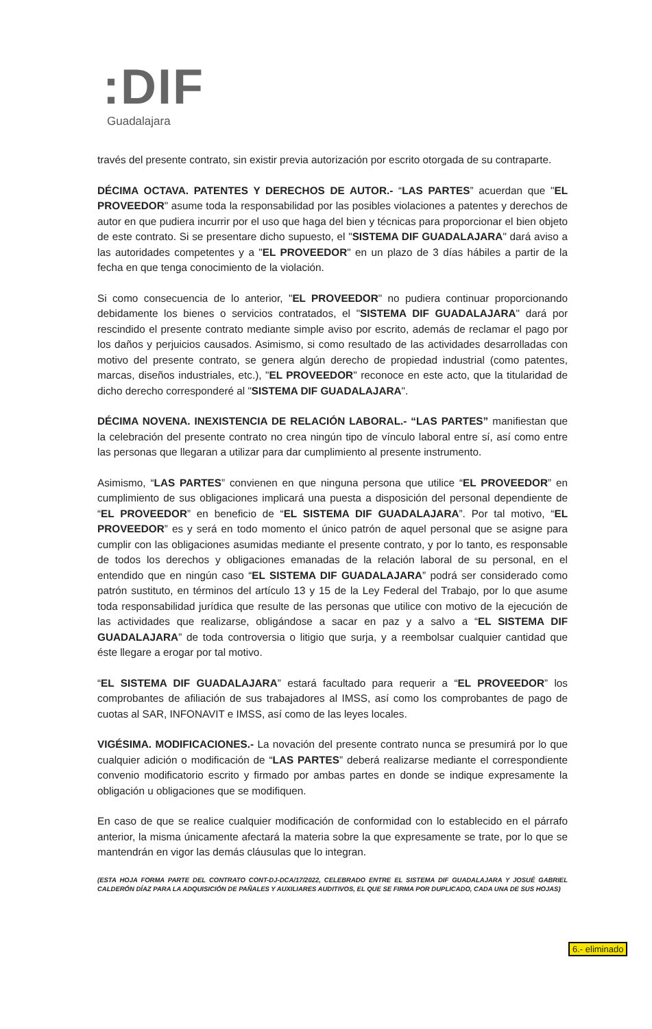:DIF
Guadalajara
través del presente contrato, sin existir previa autorización por escrito otorgada de su contraparte.
DÉCIMA OCTAVA. PATENTES Y DERECHOS DE AUTOR.- “LAS PARTES” acuerdan que "EL PROVEEDOR" asume toda la responsabilidad por las posibles violaciones a patentes y derechos de autor en que pudiera incurrir por el uso que haga del bien y técnicas para proporcionar el bien objeto de este contrato. Si se presentare dicho supuesto, el "SISTEMA DIF GUADALAJARA" dará aviso a las autoridades competentes y a "EL PROVEEDOR" en un plazo de 3 días hábiles a partir de la fecha en que tenga conocimiento de la violación.
Si como consecuencia de lo anterior, "EL PROVEEDOR" no pudiera continuar proporcionando debidamente los bienes o servicios contratados, el "SISTEMA DIF GUADALAJARA" dará por rescindido el presente contrato mediante simple aviso por escrito, además de reclamar el pago por los daños y perjuicios causados. Asimismo, si como resultado de las actividades desarrolladas con motivo del presente contrato, se genera algún derecho de propiedad industrial (como patentes, marcas, diseños industriales, etc.), "EL PROVEEDOR" reconoce en este acto, que la titularidad de dicho derecho corresponderé al "SISTEMA DIF GUADALAJARA".
DÉCIMA NOVENA. INEXISTENCIA DE RELACIÓN LABORAL.- “LAS PARTES” manifiestan que la celebración del presente contrato no crea ningún tipo de vínculo laboral entre sí, así como entre las personas que llegaran a utilizar para dar cumplimiento al presente instrumento.
Asimismo, “LAS PARTES” convienen en que ninguna persona que utilice “EL PROVEEDOR” en cumplimiento de sus obligaciones implicará una puesta a disposición del personal dependiente de “EL PROVEEDOR” en beneficio de “EL SISTEMA DIF GUADALAJARA”. Por tal motivo, “EL PROVEEDOR” es y será en todo momento el único patrón de aquel personal que se asigne para cumplir con las obligaciones asumidas mediante el presente contrato, y por lo tanto, es responsable de todos los derechos y obligaciones emanadas de la relación laboral de su personal, en el entendido que en ningún caso “EL SISTEMA DIF GUADALAJARA” podrá ser considerado como patrón sustituto, en términos del artículo 13 y 15 de la Ley Federal del Trabajo, por lo que asume toda responsabilidad jurídica que resulte de las personas que utilice con motivo de la ejecución de las actividades que realizarse, obligándose a sacar en paz y a salvo a “EL SISTEMA DIF GUADALAJARA” de toda controversia o litigio que surja, y a reembolsar cualquier cantidad que éste llegare a erogar por tal motivo.
“EL SISTEMA DIF GUADALAJARA” estará facultado para requerir a “EL PROVEEDOR” los comprobantes de afiliación de sus trabajadores al IMSS, así como los comprobantes de pago de cuotas al SAR, INFONAVIT e IMSS, así como de las leyes locales.
VIGÉSIMA. MODIFICACIONES.- La novación del presente contrato nunca se presumirá por lo que cualquier adición o modificación de “LAS PARTES” deberá realizarse mediante el correspondiente convenio modificatorio escrito y firmado por ambas partes en donde se indique expresamente la obligación u obligaciones que se modifiquen.
En caso de que se realice cualquier modificación de conformidad con lo establecido en el párrafo anterior, la misma únicamente afectará la materia sobre la que expresamente se trate, por lo que se mantendrán en vigor las demás cláusulas que lo integran.
(ESTA HOJA FORMA PARTE DEL CONTRATO CONT-DJ-DCA/17/2022, CELEBRADO ENTRE EL SISTEMA DIF GUADALAJARA Y JOSUÉ GABRIEL CALDERÓN DÍAZ PARA LA ADQUISICIÓN DE PAÑALES Y AUXILIARES AUDITIVOS, EL QUE SE FIRMA POR DUPLICADO, CADA UNA DE SUS HOJAS)
6.- eliminado